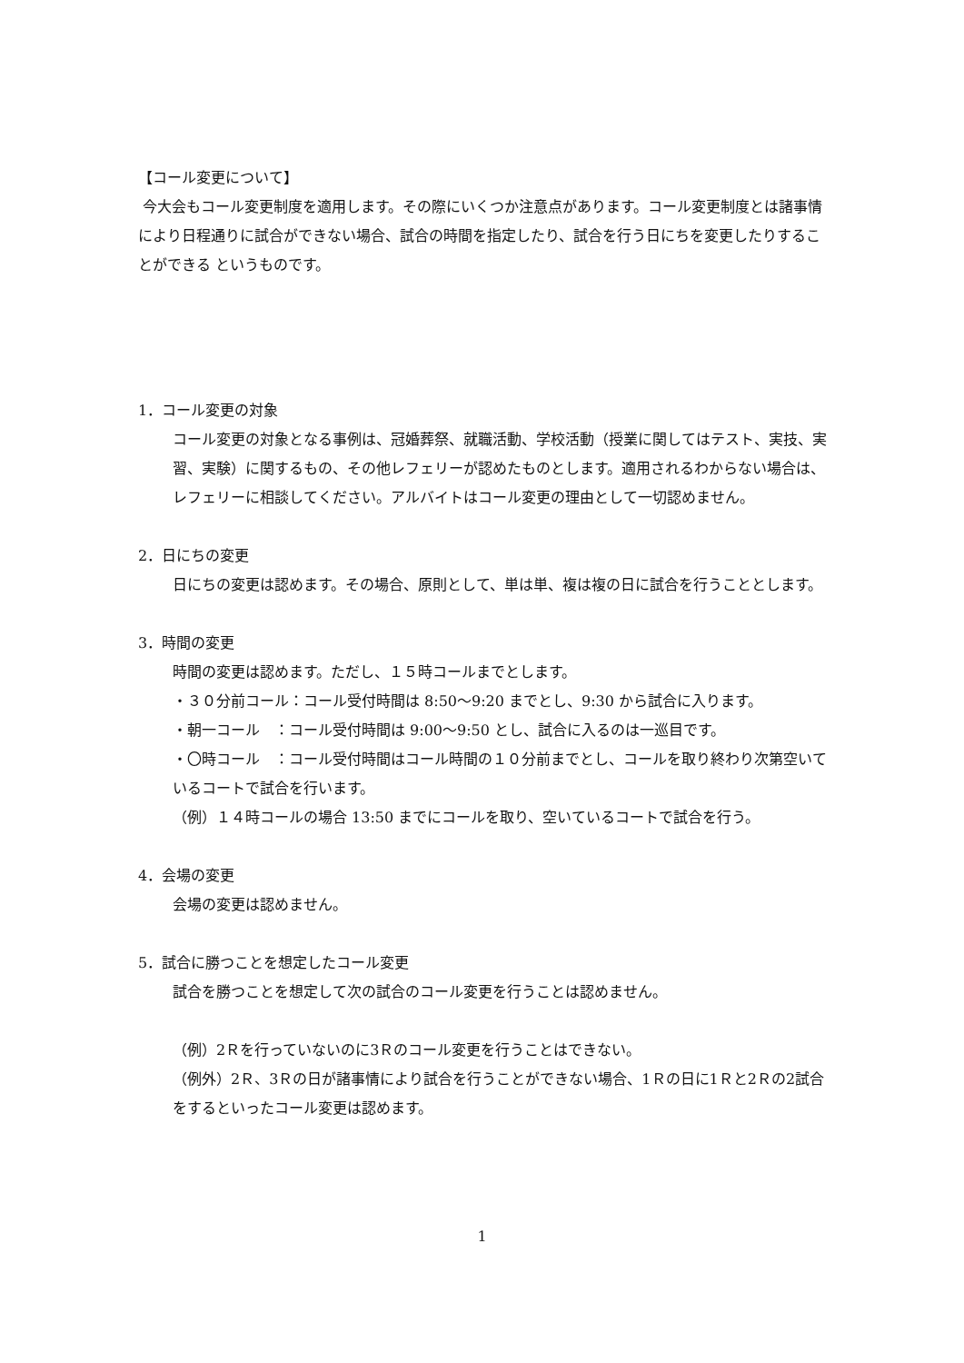【コール変更について】
今大会もコール変更制度を適用します。その際にいくつか注意点があります。コール変更制度とは諸事情により日程通りに試合ができない場合、試合の時間を指定したり、試合を行う日にちを変更したりすることができる というものです。
1．コール変更の対象
コール変更の対象となる事例は、冠婚葬祭、就職活動、学校活動（授業に関してはテスト、実技、実習、実験）に関するもの、その他レフェリーが認めたものとします。適用されるわからない場合は、レフェリーに相談してください。アルバイトはコール変更の理由として一切認めません。
2．日にちの変更
日にちの変更は認めます。その場合、原則として、単は単、複は複の日に試合を行うこととします。
3．時間の変更
時間の変更は認めます。ただし、１５時コールまでとします。
・３０分前コール：コール受付時間は 8:50～9:20 までとし、9:30 から試合に入ります。
・朝一コール　：コール受付時間は 9:00～9:50 とし、試合に入るのは一巡目です。
・〇時コール　：コール受付時間はコール時間の１０分前までとし、コールを取り終わり次第空いているコートで試合を行います。
（例）１４時コールの場合 13:50 までにコールを取り、空いているコートで試合を行う。
4．会場の変更
会場の変更は認めません。
5．試合に勝つことを想定したコール変更
試合を勝つことを想定して次の試合のコール変更を行うことは認めません。
（例）2Ｒを行っていないのに3Ｒのコール変更を行うことはできない。
（例外）2Ｒ、3Ｒの日が諸事情により試合を行うことができない場合、1Ｒの日に1Ｒと2Ｒの2試合をするといったコール変更は認めます。
1